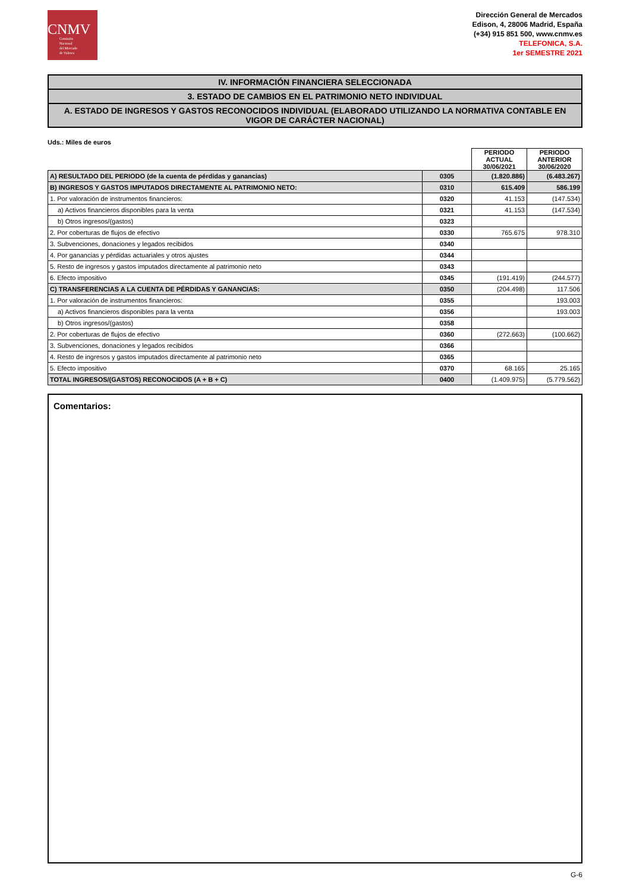CNMV
Comisión
Nacional
del Mercado
de Valores
Dirección General de Mercados
Edison, 4, 28006 Madrid, España
(+34) 915 851 500, www.cnmv.es
TELEFONICA, S.A.
1er SEMESTRE 2021
IV. INFORMACIÓN FINANCIERA SELECCIONADA
3. ESTADO DE CAMBIOS EN EL PATRIMONIO NETO INDIVIDUAL
A. ESTADO DE INGRESOS Y GASTOS RECONOCIDOS INDIVIDUAL (ELABORADO UTILIZANDO LA NORMATIVA CONTABLE EN VIGOR DE CARÁCTER NACIONAL)
Uds.: Miles de euros
| | | PERIODO ACTUAL 30/06/2021 | PERIODO ANTERIOR 30/06/2020 |
| --- | --- | --- | --- |
| A) RESULTADO DEL PERIODO (de la cuenta de pérdidas y ganancias) | 0305 | (1.820.886) | (6.483.267) |
| B) INGRESOS Y GASTOS IMPUTADOS DIRECTAMENTE AL PATRIMONIO NETO: | 0310 | 615.409 | 586.199 |
| 1. Por valoración de instrumentos financieros: | 0320 | 41.153 | (147.534) |
| a) Activos financieros disponibles para la venta | 0321 | 41.153 | (147.534) |
| b) Otros ingresos/(gastos) | 0323 | | |
| 2. Por coberturas de flujos de efectivo | 0330 | 765.675 | 978.310 |
| 3. Subvenciones, donaciones y legados recibidos | 0340 | | |
| 4. Por ganancias y pérdidas actuariales y otros ajustes | 0344 | | |
| 5. Resto de ingresos y gastos imputados directamente al patrimonio neto | 0343 | | |
| 6. Efecto impositivo | 0345 | (191.419) | (244.577) |
| C) TRANSFERENCIAS A LA CUENTA DE PÉRDIDAS Y GANANCIAS: | 0350 | (204.498) | 117.506 |
| 1. Por valoración de instrumentos financieros: | 0355 | | 193.003 |
| a) Activos financieros disponibles para la venta | 0356 | | 193.003 |
| b) Otros ingresos/(gastos) | 0358 | | |
| 2. Por coberturas de flujos de efectivo | 0360 | (272.663) | (100.662) |
| 3. Subvenciones, donaciones y legados recibidos | 0366 | | |
| 4. Resto de ingresos y gastos imputados directamente al patrimonio neto | 0365 | | |
| 5. Efecto impositivo | 0370 | 68.165 | 25.165 |
| TOTAL INGRESOS/(GASTOS) RECONOCIDOS (A + B + C) | 0400 | (1.409.975) | (5.779.562) |
Comentarios:
G-6